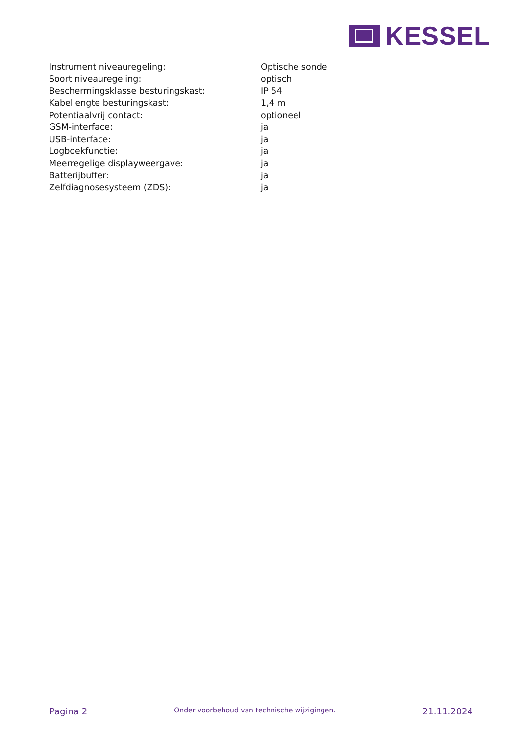KESSEL
| Instrument niveauregeling: | Optische sonde |
| Soort niveauregeling: | optisch |
| Beschermingsklasse besturingskast: | IP 54 |
| Kabellengte besturingskast: | 1,4 m |
| Potentiaalvrij contact: | optioneel |
| GSM-interface: | ja |
| USB-interface: | ja |
| Logboekfunctie: | ja |
| Meerregelige displayweergave: | ja |
| Batterijbuffer: | ja |
| Zelfdiagnosesysteem (ZDS): | ja |
Pagina 2 Onder voorbehoud van technische wijzigingen. 21.11.2024